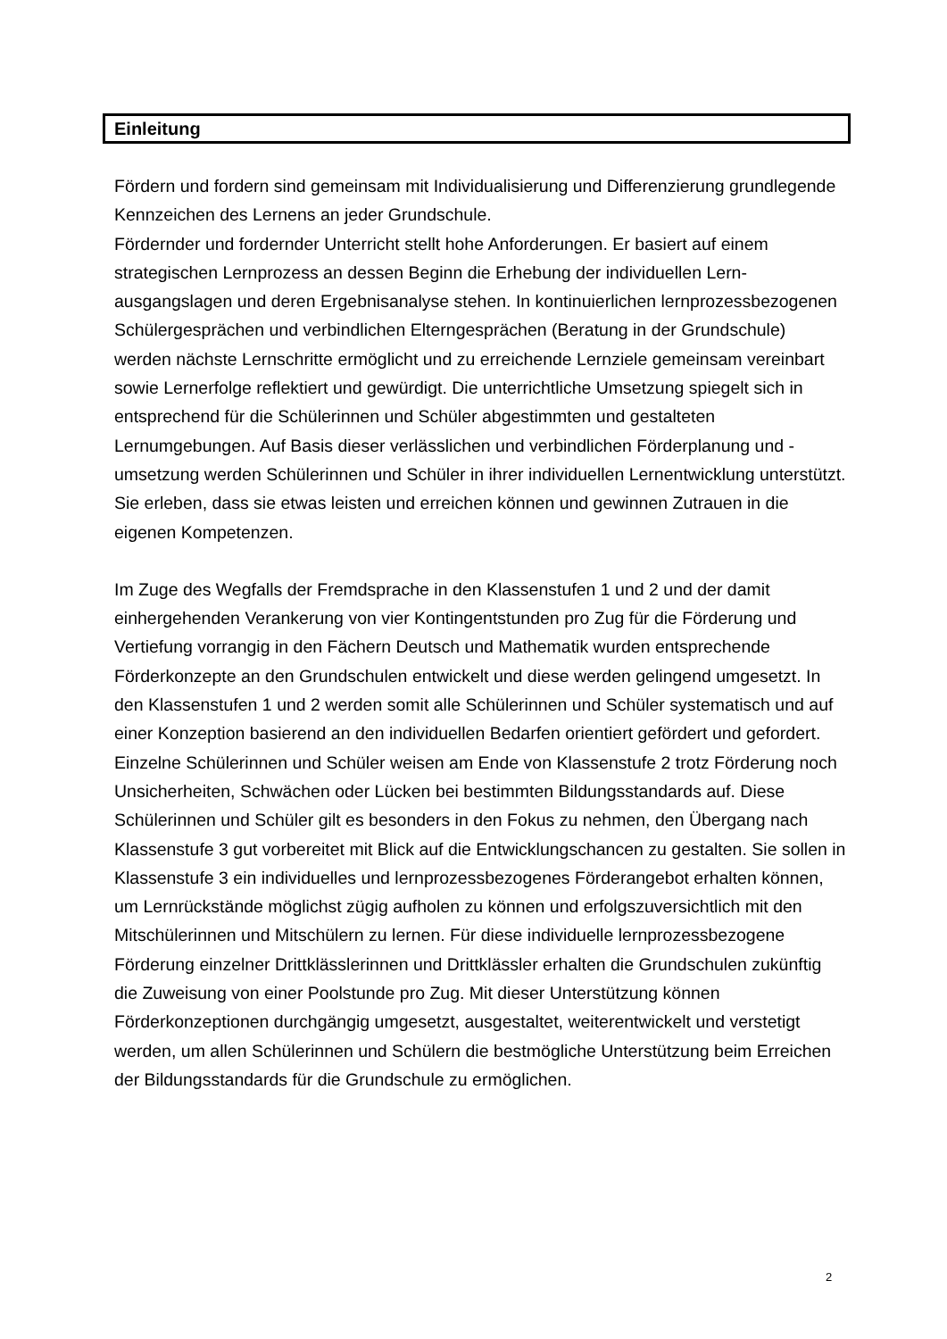Einleitung
Fördern und fordern sind gemeinsam mit Individualisierung und Differenzierung grundlegende Kennzeichen des Lernens an jeder Grundschule.
Fördernder und fordernder Unterricht stellt hohe Anforderungen. Er basiert auf einem strategischen Lernprozess an dessen Beginn die Erhebung der individuellen Lern­ausgangslagen und deren Ergebnisanalyse stehen. In kontinuierlichen lernprozess­bezogenen Schülergesprächen und verbindlichen Elterngesprächen (Beratung in der Grundschule) werden nächste Lernschritte ermöglicht und zu erreichende Lernziele gemeinsam vereinbart sowie Lernerfolge reflektiert und gewürdigt. Die unterrichtliche Umsetzung spiegelt sich in entsprechend für die Schülerinnen und Schüler abge­stimmten und gestalteten Lernumgebungen. Auf Basis dieser verlässlichen und ver­bindlichen Förderplanung und -umsetzung werden Schülerinnen und Schüler in ihrer individuellen Lernentwicklung unterstützt. Sie erleben, dass sie etwas leisten und er­reichen können und gewinnen Zutrauen in die eigenen Kompetenzen.
Im Zuge des Wegfalls der Fremdsprache in den Klassenstufen 1 und 2 und der damit einhergehenden Verankerung von vier Kontingentstunden pro Zug für die Förderung und Vertiefung vorrangig in den Fächern Deutsch und Mathematik wurden entspre­chende Förderkonzepte an den Grundschulen entwickelt und diese werden gelin­gend umgesetzt. In den Klassenstufen 1 und 2 werden somit alle Schülerinnen und Schüler systematisch und auf einer Konzeption basierend an den individuellen Be­darfen orientiert gefördert und gefordert.
Einzelne Schülerinnen und Schüler weisen am Ende von Klassenstufe 2 trotz Förde­rung noch Unsicherheiten, Schwächen oder Lücken bei bestimmten Bildungsstan­dards auf. Diese Schülerinnen und Schüler gilt es besonders in den Fokus zu neh­men, den Übergang nach Klassenstufe 3 gut vorbereitet mit Blick auf die Entwick­lungschancen zu gestalten. Sie sollen in Klassenstufe 3 ein individuelles und lernpro­zessbezogenes Förderangebot erhalten können, um Lernrückstände möglichst zügig aufholen zu können und erfolgszuversichtlich mit den Mitschülerinnen und Mitschü­lern zu lernen. Für diese individuelle lernprozessbezogene Förderung einzelner Dritt­klässlerinnen und Drittklässler erhalten die Grundschulen zukünftig die Zuweisung von einer Poolstunde pro Zug. Mit dieser Unterstützung können Förderkonzeptionen durchgängig umgesetzt, ausgestaltet, weiterentwickelt und verstetigt werden, um al­len Schülerinnen und Schülern die bestmögliche Unterstützung beim Erreichen der Bildungsstandards für die Grundschule zu ermöglichen.
2